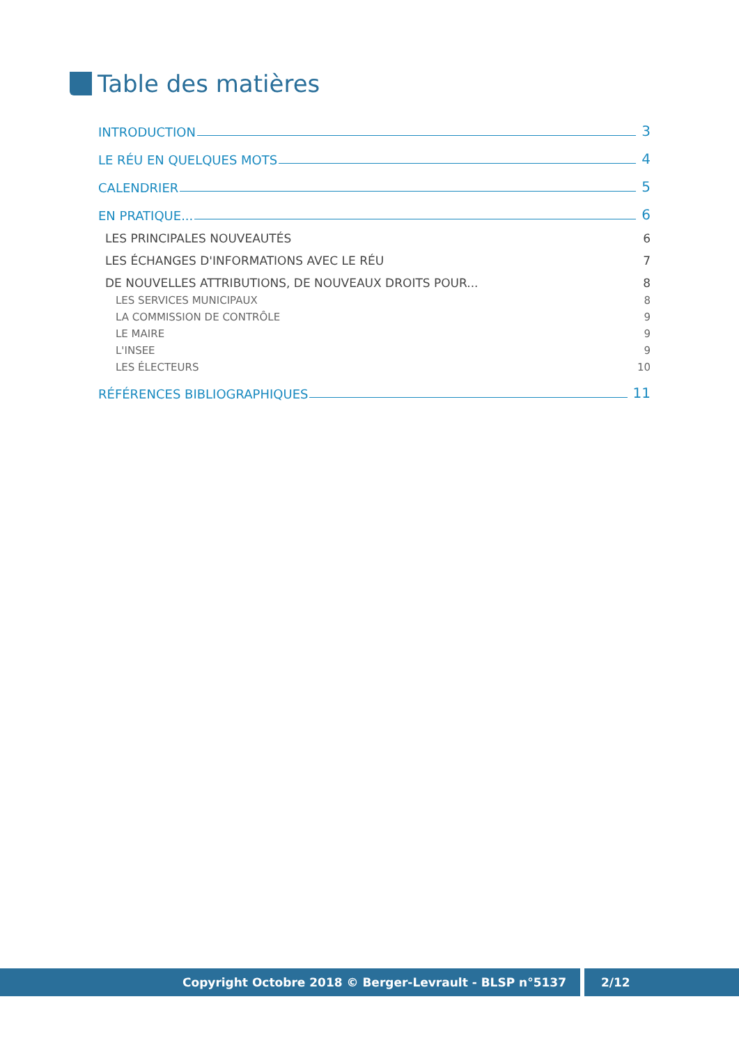Table des matières
INTRODUCTION 3
LE RÉU EN QUELQUES MOTS 4
CALENDRIER 5
EN PRATIQUE... 6
LES PRINCIPALES NOUVEAUTÉS 6
LES ÉCHANGES D'INFORMATIONS AVEC LE RÉU 7
DE NOUVELLES ATTRIBUTIONS, DE NOUVEAUX DROITS POUR... 8
LES SERVICES MUNICIPAUX 8
LA COMMISSION DE CONTRÔLE 9
LE MAIRE 9
L'INSEE 9
LES ÉLECTEURS 10
RÉFÉRENCES BIBLIOGRAPHIQUES 11
Copyright Octobre 2018 © Berger-Levrault - BLSP n°5137 2/12